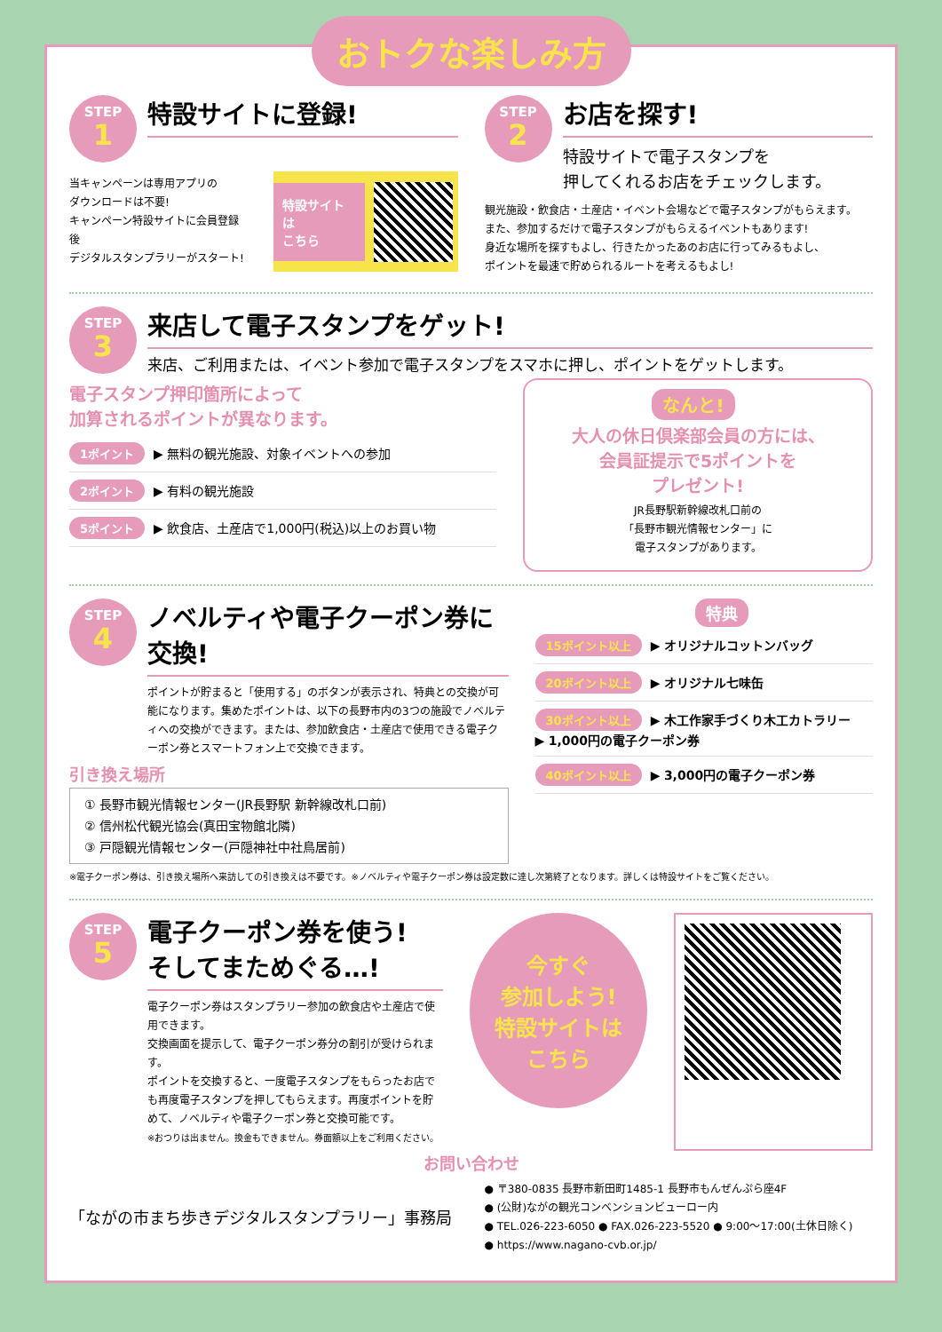おトクな楽しみ方
STEP
1
特設サイトに登録!
当キャンペーンは専用アプリの
ダウンロードは不要!
キャンペーン特設サイトに会員登録後
デジタルスタンプラリーがスタート!
特設サイトは
こちら
STEP
2
お店を探す!
特設サイトで電子スタンプを
押してくれるお店をチェックします。
観光施設・飲食店・土産店・イベント会場などで電子スタンプがもらえます。
また、参加するだけで電子スタンプがもらえるイベントもあります!
身近な場所を探すもよし、行きたかったあのお店に行ってみるもよし、
ポイントを最速で貯められるルートを考えるもよし!
STEP
3
来店して電子スタンプをゲット!
来店、ご利用または、イベント参加で電子スタンプをスマホに押し、ポイントをゲットします。
電子スタンプ押印箇所によって
加算されるポイントが異なります。
1ポイント ▶ 無料の観光施設、対象イベントへの参加
2ポイント ▶ 有料の観光施設
5ポイント ▶ 飲食店、土産店で1,000円(税込)以上のお買い物
なんと!
大人の休日倶楽部会員の方には、
会員証提示で5ポイントを
プレゼント!
JR長野駅新幹線改札口前の
「長野市観光情報センター」に
電子スタンプがあります。
STEP
4
ノベルティや電子クーポン券に交換!
ポイントが貯まると「使用する」のボタンが表示され、特典との交換が可能になります。集めたポイントは、以下の長野市内の3つの施設でノベルティへの交換ができます。または、参加飲食店・土産店で使用できる電子クーポン券とスマートフォン上で交換できます。
引き換え場所
① 長野市観光情報センター(JR長野駅 新幹線改札口前)
② 信州松代観光協会(真田宝物館北隣)
③ 戸隠観光情報センター(戸隠神社中社鳥居前)
特典
15ポイント以上 ▶ オリジナルコットンバッグ
20ポイント以上 ▶ オリジナル七味缶
30ポイント以上 ▶ 木工作家手づくり木工カトラリー
▶ 1,000円の電子クーポン券
40ポイント以上 ▶ 3,000円の電子クーポン券
※電子クーポン券は、引き換え場所へ来訪しての引き換えは不要です。※ノベルティや電子クーポン券は設定数に達し次第終了となります。詳しくは特設サイトをご覧ください。
STEP
5
電子クーポン券を使う!
そしてまためぐる…!
電子クーポン券はスタンプラリー参加の飲食店や土産店で使用できます。
交換画面を提示して、電子クーポン券分の割引が受けられます。
ポイントを交換すると、一度電子スタンプをもらったお店でも再度電子スタンプを押してもらえます。再度ポイントを貯めて、ノベルティや電子クーポン券と交換可能です。
※おつりは出ません。換金もできません。券面額以上をご利用ください。
今すぐ
参加しよう!
特設サイトは
こちら
お問い合わせ
「ながの市まち歩きデジタルスタンプラリー」事務局
● 〒380-0835 長野市新田町1485-1 長野市もんぜんぷら座4F
● (公財)ながの観光コンベンションビューロー内
● TEL.026-223-6050 ● FAX.026-223-5520 ● 9:00〜17:00(土休日除く)
● https://www.nagano-cvb.or.jp/